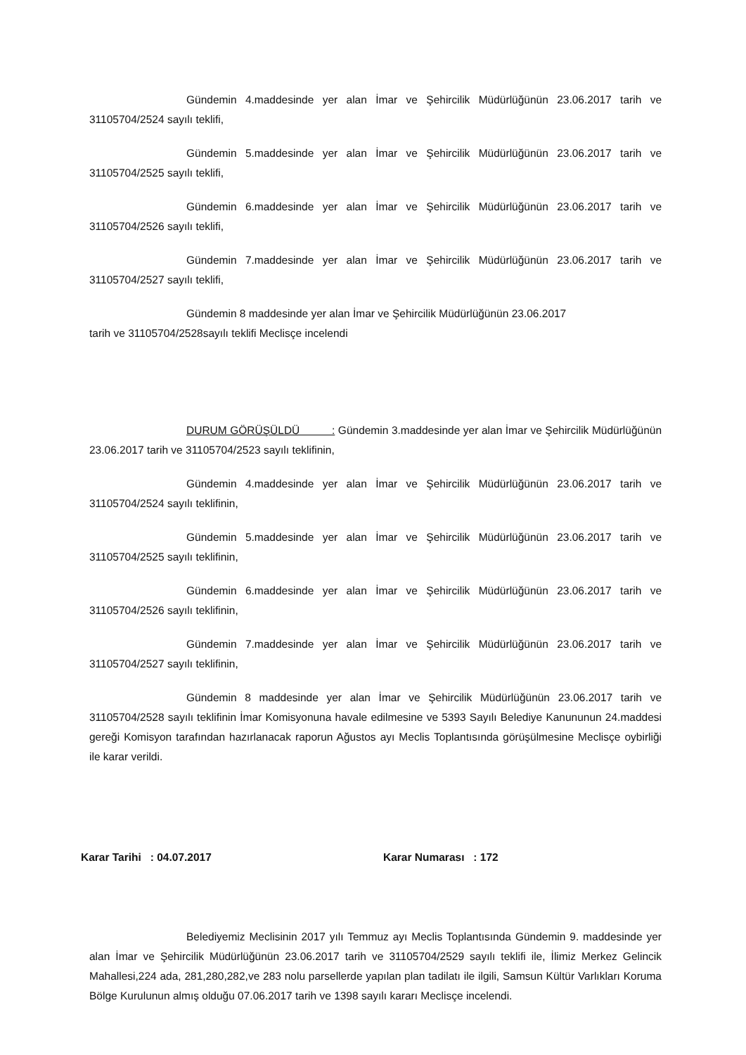Gündemin 4.maddesinde yer alan İmar ve Şehircilik Müdürlüğünün 23.06.2017 tarih ve 31105704/2524 sayılı teklifi,
Gündemin 5.maddesinde yer alan İmar ve Şehircilik Müdürlüğünün 23.06.2017 tarih ve 31105704/2525 sayılı teklifi,
Gündemin 6.maddesinde yer alan İmar ve Şehircilik Müdürlüğünün 23.06.2017 tarih ve 31105704/2526 sayılı teklifi,
Gündemin 7.maddesinde yer alan İmar ve Şehircilik Müdürlüğünün 23.06.2017 tarih ve 31105704/2527 sayılı teklifi,
Gündemin 8 maddesinde yer alan İmar ve Şehircilik Müdürlüğünün 23.06.2017
tarih ve 31105704/2528sayılı teklifi Meclisçe incelendi
DURUM GÖRÜŞÜLDÜ : Gündemin 3.maddesinde yer alan İmar ve Şehircilik Müdürlüğünün 23.06.2017 tarih ve 31105704/2523 sayılı teklifinin,
Gündemin 4.maddesinde yer alan İmar ve Şehircilik Müdürlüğünün 23.06.2017 tarih ve 31105704/2524 sayılı teklifinin,
Gündemin 5.maddesinde yer alan İmar ve Şehircilik Müdürlüğünün 23.06.2017 tarih ve 31105704/2525 sayılı teklifinin,
Gündemin 6.maddesinde yer alan İmar ve Şehircilik Müdürlüğünün 23.06.2017 tarih ve 31105704/2526 sayılı teklifinin,
Gündemin 7.maddesinde yer alan İmar ve Şehircilik Müdürlüğünün 23.06.2017 tarih ve 31105704/2527 sayılı teklifinin,
Gündemin 8 maddesinde yer alan İmar ve Şehircilik Müdürlüğünün 23.06.2017 tarih ve 31105704/2528 sayılı teklifinin İmar Komisyonuna havale edilmesine ve 5393 Sayılı Belediye Kanununun 24.maddesi gereği Komisyon tarafından hazırlanacak raporun Ağustos ayı Meclis Toplantısında görüşülmesine Meclisçe oybirliği ile karar verildi.
Karar Tarihi : 04.07.2017 Karar Numarası : 172
Belediyemiz Meclisinin 2017 yılı Temmuz ayı Meclis Toplantısında Gündemin 9. maddesinde yer alan İmar ve Şehircilik Müdürlüğünün 23.06.2017 tarih ve 31105704/2529 sayılı teklifi ile, İlimiz Merkez Gelincik Mahallesi,224 ada, 281,280,282,ve 283 nolu parsellerde yapılan plan tadilatı ile ilgili, Samsun Kültür Varlıkları Koruma Bölge Kurulunun almış olduğu 07.06.2017 tarih ve 1398 sayılı kararı Meclisçe incelendi.